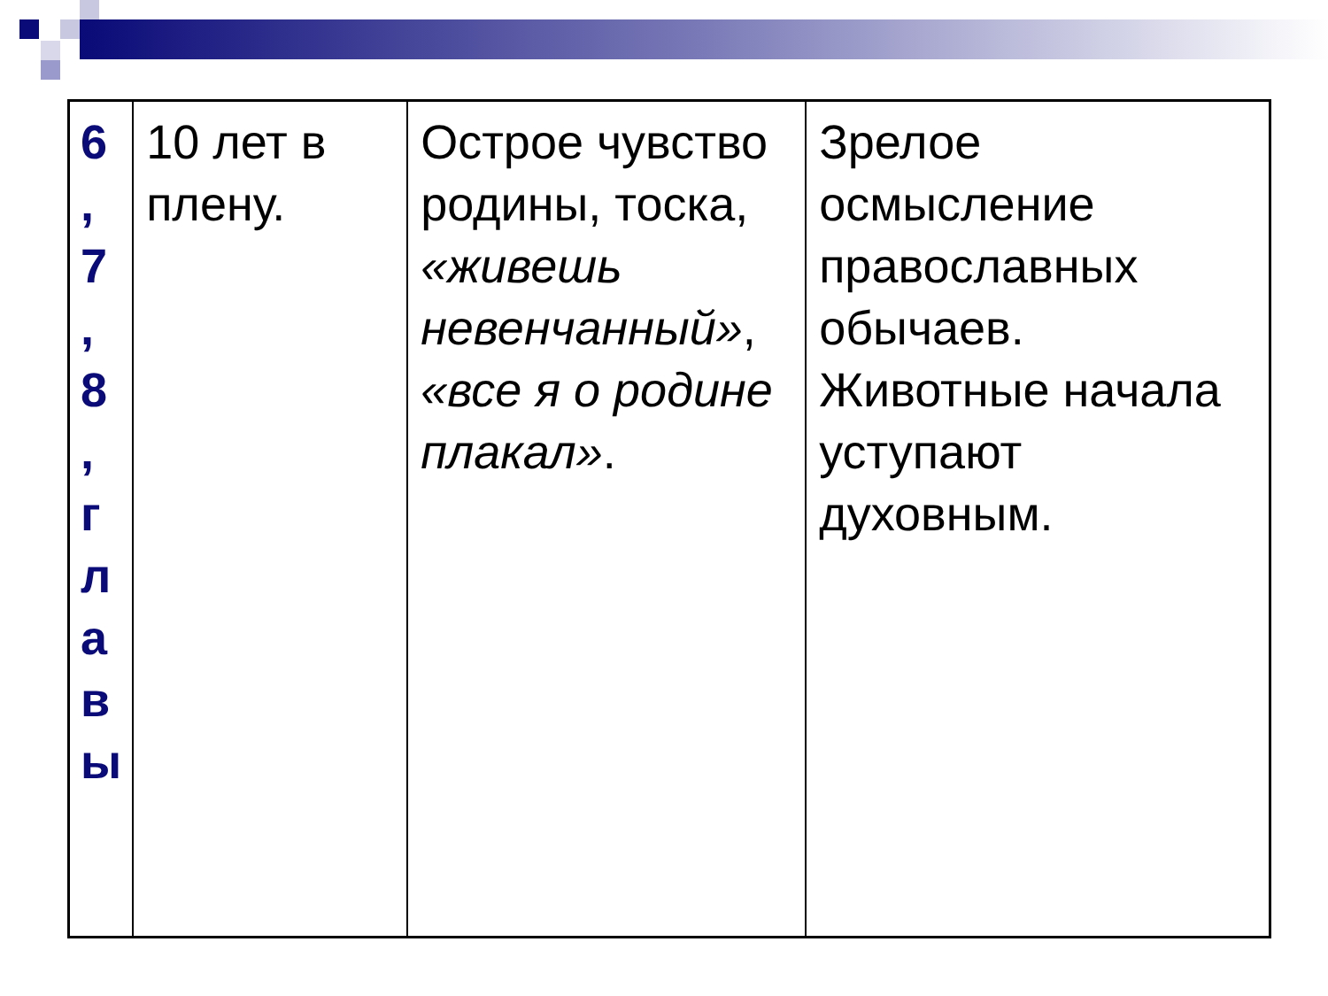| 6 , 7 , 8 , г л а в ы | 10 лет в плену. | Острое чувство родины, тоска, «живешь невенчанный» , «все я о родине плакал» . | Зрелое осмысление православных обычаев. Животные начала уступают духовным. |